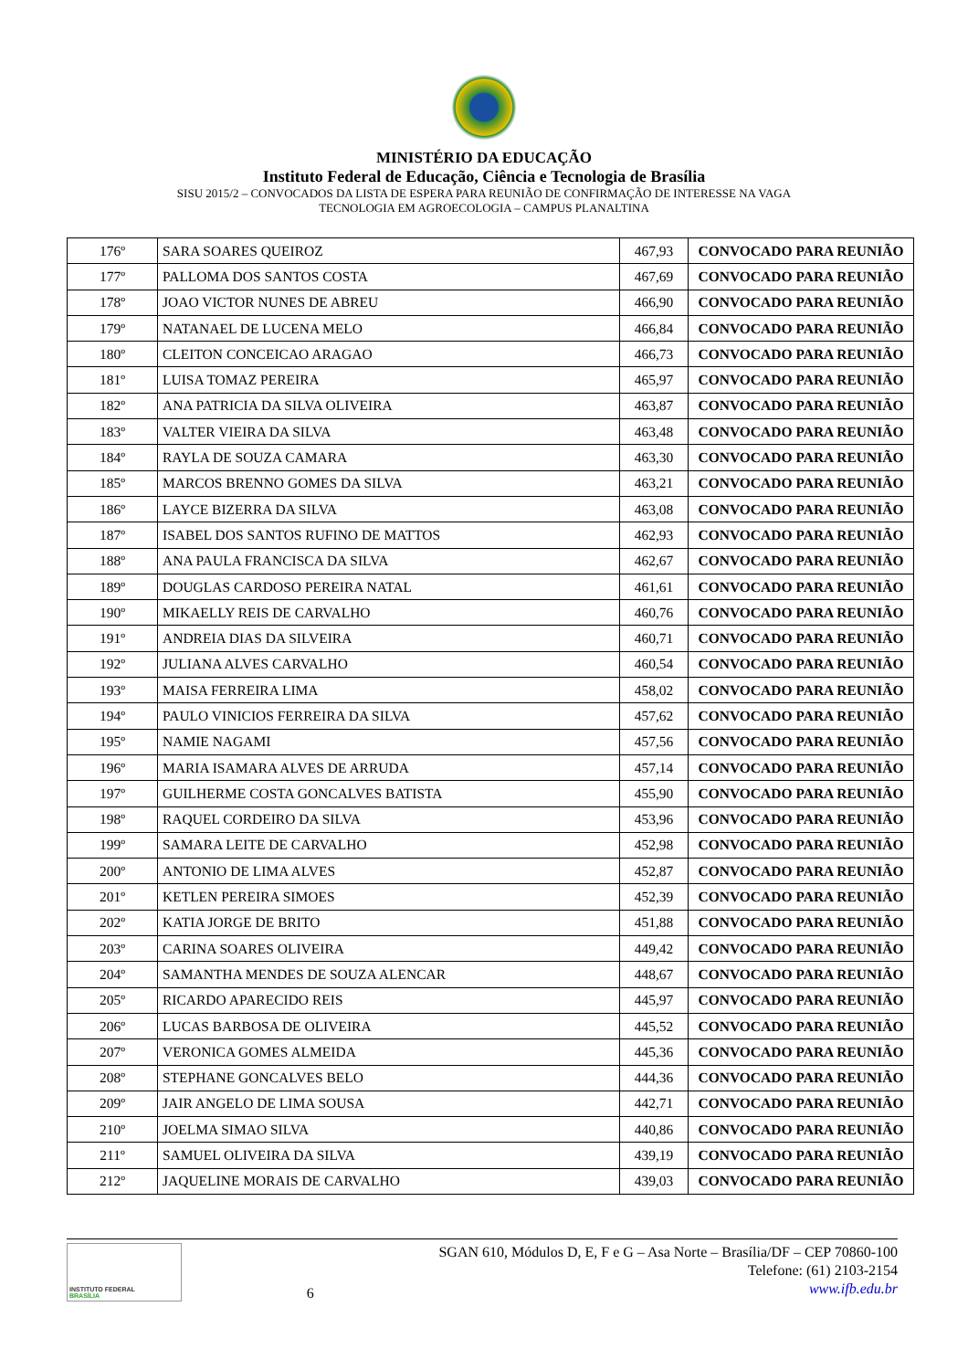MINISTÉRIO DA EDUCAÇÃO
Instituto Federal de Educação, Ciência e Tecnologia de Brasília
SISU 2015/2 – CONVOCADOS DA LISTA DE ESPERA PARA REUNIÃO DE CONFIRMAÇÃO DE INTERESSE NA VAGA
TECNOLOGIA EM AGROECOLOGIA – CAMPUS PLANALTINA
| 176º | SARA SOARES QUEIROZ | 467,93 | CONVOCADO PARA REUNIÃO |
| 177º | PALLOMA DOS SANTOS COSTA | 467,69 | CONVOCADO PARA REUNIÃO |
| 178º | JOAO VICTOR NUNES DE ABREU | 466,90 | CONVOCADO PARA REUNIÃO |
| 179º | NATANAEL DE LUCENA MELO | 466,84 | CONVOCADO PARA REUNIÃO |
| 180º | CLEITON CONCEICAO ARAGAO | 466,73 | CONVOCADO PARA REUNIÃO |
| 181º | LUISA TOMAZ PEREIRA | 465,97 | CONVOCADO PARA REUNIÃO |
| 182º | ANA PATRICIA DA SILVA OLIVEIRA | 463,87 | CONVOCADO PARA REUNIÃO |
| 183º | VALTER VIEIRA DA SILVA | 463,48 | CONVOCADO PARA REUNIÃO |
| 184º | RAYLA DE SOUZA CAMARA | 463,30 | CONVOCADO PARA REUNIÃO |
| 185º | MARCOS BRENNO GOMES DA SILVA | 463,21 | CONVOCADO PARA REUNIÃO |
| 186º | LAYCE BIZERRA DA SILVA | 463,08 | CONVOCADO PARA REUNIÃO |
| 187º | ISABEL DOS SANTOS RUFINO DE MATTOS | 462,93 | CONVOCADO PARA REUNIÃO |
| 188º | ANA PAULA FRANCISCA DA SILVA | 462,67 | CONVOCADO PARA REUNIÃO |
| 189º | DOUGLAS CARDOSO PEREIRA NATAL | 461,61 | CONVOCADO PARA REUNIÃO |
| 190º | MIKAELLY REIS DE CARVALHO | 460,76 | CONVOCADO PARA REUNIÃO |
| 191º | ANDREIA DIAS DA SILVEIRA | 460,71 | CONVOCADO PARA REUNIÃO |
| 192º | JULIANA ALVES CARVALHO | 460,54 | CONVOCADO PARA REUNIÃO |
| 193º | MAISA FERREIRA LIMA | 458,02 | CONVOCADO PARA REUNIÃO |
| 194º | PAULO VINICIOS FERREIRA DA SILVA | 457,62 | CONVOCADO PARA REUNIÃO |
| 195º | NAMIE NAGAMI | 457,56 | CONVOCADO PARA REUNIÃO |
| 196º | MARIA ISAMARA ALVES DE ARRUDA | 457,14 | CONVOCADO PARA REUNIÃO |
| 197º | GUILHERME COSTA GONCALVES BATISTA | 455,90 | CONVOCADO PARA REUNIÃO |
| 198º | RAQUEL CORDEIRO DA SILVA | 453,96 | CONVOCADO PARA REUNIÃO |
| 199º | SAMARA LEITE DE CARVALHO | 452,98 | CONVOCADO PARA REUNIÃO |
| 200º | ANTONIO DE LIMA ALVES | 452,87 | CONVOCADO PARA REUNIÃO |
| 201º | KETLEN PEREIRA SIMOES | 452,39 | CONVOCADO PARA REUNIÃO |
| 202º | KATIA JORGE DE BRITO | 451,88 | CONVOCADO PARA REUNIÃO |
| 203º | CARINA SOARES OLIVEIRA | 449,42 | CONVOCADO PARA REUNIÃO |
| 204º | SAMANTHA MENDES DE SOUZA ALENCAR | 448,67 | CONVOCADO PARA REUNIÃO |
| 205º | RICARDO APARECIDO REIS | 445,97 | CONVOCADO PARA REUNIÃO |
| 206º | LUCAS BARBOSA DE OLIVEIRA | 445,52 | CONVOCADO PARA REUNIÃO |
| 207º | VERONICA GOMES ALMEIDA | 445,36 | CONVOCADO PARA REUNIÃO |
| 208º | STEPHANE GONCALVES BELO | 444,36 | CONVOCADO PARA REUNIÃO |
| 209º | JAIR ANGELO DE LIMA SOUSA | 442,71 | CONVOCADO PARA REUNIÃO |
| 210º | JOELMA SIMAO SILVA | 440,86 | CONVOCADO PARA REUNIÃO |
| 211º | SAMUEL OLIVEIRA DA SILVA | 439,19 | CONVOCADO PARA REUNIÃO |
| 212º | JAQUELINE MORAIS DE CARVALHO | 439,03 | CONVOCADO PARA REUNIÃO |
INSTITUTO FEDERAL
BRASÍLIA
6
SGAN 610, Módulos D, E, F e G – Asa Norte – Brasília/DF – CEP 70860-100
Telefone: (61) 2103-2154
www.ifb.edu.br